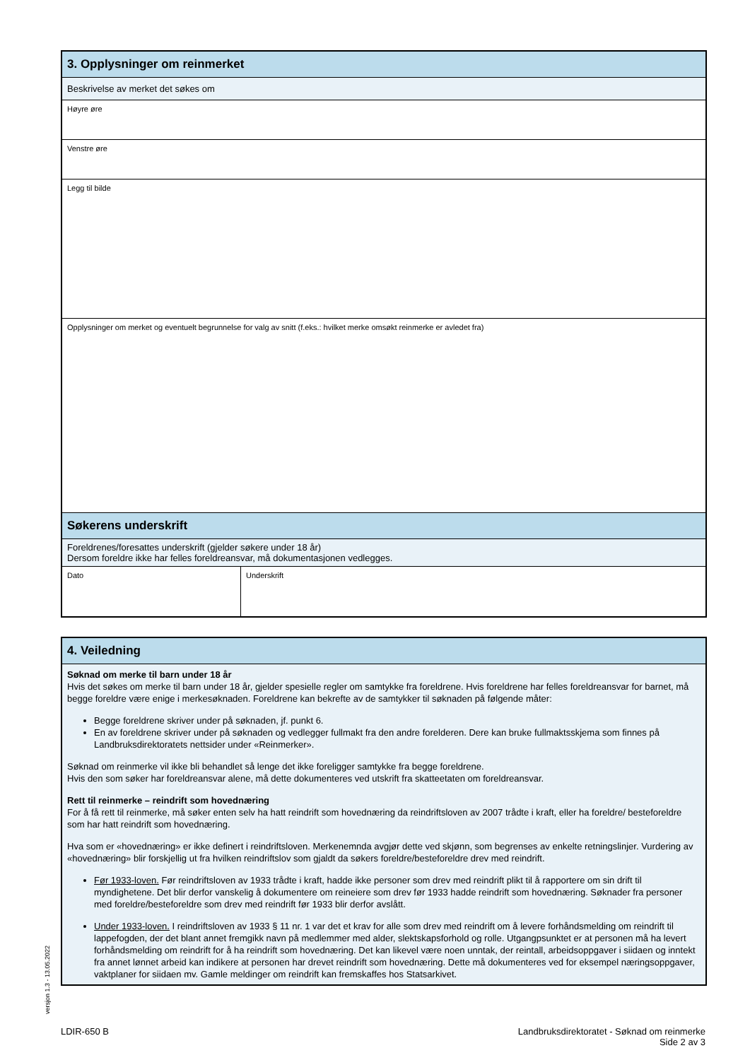3. Opplysninger om reinmerket
Beskrivelse av merket det søkes om
Høyre øre
Venstre øre
Legg til bilde
Opplysninger om merket og eventuelt begrunnelse for valg av snitt (f.eks.: hvilket merke omsøkt reinmerke er avledet fra)
Søkerens underskrift
Foreldrenes/foresattes underskrift (gjelder søkere under 18 år)
Dersom foreldre ikke har felles foreldreansvar, må dokumentasjonen vedlegges.
Dato Underskrift
4. Veiledning
Søknad om merke til barn under 18 år
Hvis det søkes om merke til barn under 18 år, gjelder spesielle regler om samtykke fra foreldrene. Hvis foreldrene har felles foreldreansvar for barnet, må begge foreldre være enige i merkesøknaden. Foreldrene kan bekrefte av de samtykker til søknaden på følgende måter:
Begge foreldrene skriver under på søknaden, jf. punkt 6.
En av foreldrene skriver under på søknaden og vedlegger fullmakt fra den andre forelderen. Dere kan bruke fullmaktsskjema som finnes på Landbruksdirektoratets nettsider under «Reinmerker».
Søknad om reinmerke vil ikke bli behandlet så lenge det ikke foreligger samtykke fra begge foreldrene.
Hvis den som søker har foreldreansvar alene, må dette dokumenteres ved utskrift fra skatteetaten om foreldreansvar.
Rett til reinmerke – reindrift som hovednæring
For å få rett til reinmerke, må søker enten selv ha hatt reindrift som hovednæring da reindriftsloven av 2007 trådte i kraft, eller ha foreldre/ besteforeldre som har hatt reindrift som hovednæring.
Hva som er «hovednæring» er ikke definert i reindriftsloven. Merkenemnda avgjør dette ved skjønn, som begrenses av enkelte retningslinjer. Vurdering av «hovednæring» blir forskjellig ut fra hvilken reindriftslov som gjaldt da søkers foreldre/besteforeldre drev med reindrift.
Før 1933-loven. Før reindriftsloven av 1933 trådte i kraft, hadde ikke personer som drev med reindrift plikt til å rapportere om sin drift til myndighetene. Det blir derfor vanskelig å dokumentere om reineiere som drev før 1933 hadde reindrift som hovednæring. Søknader fra personer med foreldre/besteforeldre som drev med reindrift før 1933 blir derfor avslått.
Under 1933-loven. I reindriftsloven av 1933 § 11 nr. 1 var det et krav for alle som drev med reindrift om å levere forhåndsmelding om reindrift til lappefogden, der det blant annet fremgikk navn på medlemmer med alder, slektskapsforhold og rolle. Utgangpsunktet er at personen må ha levert forhåndsmelding om reindrift for å ha reindrift som hovednæring. Det kan likevel være noen unntak, der reintall, arbeidsoppgaver i siidaen og inntekt fra annet lønnet arbeid kan indikere at personen har drevet reindrift som hovednæring. Dette må dokumenteres ved for eksempel næringsoppgaver, vaktplaner for siidaen mv. Gamle meldinger om reindrift kan fremskaffes hos Statsarkivet.
versjon 1.3 - 13.05.2022
LDIR-650 B Landbruksdirektoratet - Søknad om reinmerke
Side 2 av 3